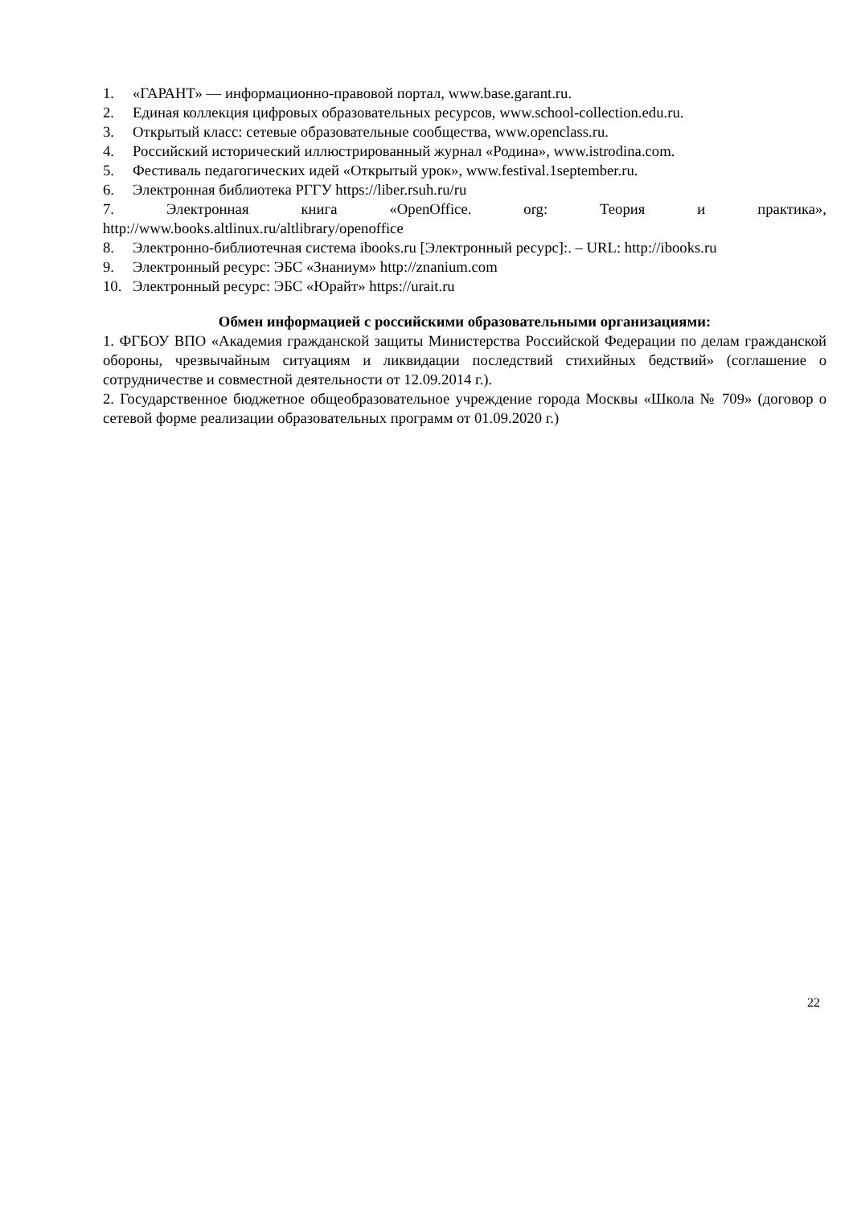1. «ГАРАНТ» — информационно-правовой портал, www.base.garant.ru.
2. Единая коллекция цифровых образовательных ресурсов, www.school-collection.edu.ru.
3. Открытый класс: сетевые образовательные сообщества, www.openclass.ru.
4. Российский исторический иллюстрированный журнал «Родина», www.istrodina.com.
5. Фестиваль педагогических идей «Открытый урок», www.festival.1september.ru.
6. Электронная библиотека РГГУ https://liber.rsuh.ru/ru
7. Электронная книга «OpenOffice. org: Теория и практика»,
http://www.books.altlinux.ru/altlibrary/openoffice
8. Электронно-библиотечная система ibooks.ru [Электронный ресурс]:. – URL: http://ibooks.ru
9. Электронный ресурс: ЭБС «Знаниум» http://znanium.com
10. Электронный ресурс: ЭБС «Юрайт» https://urait.ru
Обмен информацией с российскими образовательными организациями:
1. ФГБОУ ВПО «Академия гражданской защиты Министерства Российской Федерации по делам гражданской обороны, чрезвычайным ситуациям и ликвидации последствий стихийных бедствий» (соглашение о сотрудничестве и совместной деятельности от 12.09.2014 г.).
2. Государственное бюджетное общеобразовательное учреждение города Москвы «Школа № 709» (договор о сетевой форме реализации образовательных программ от 01.09.2020 г.)
22